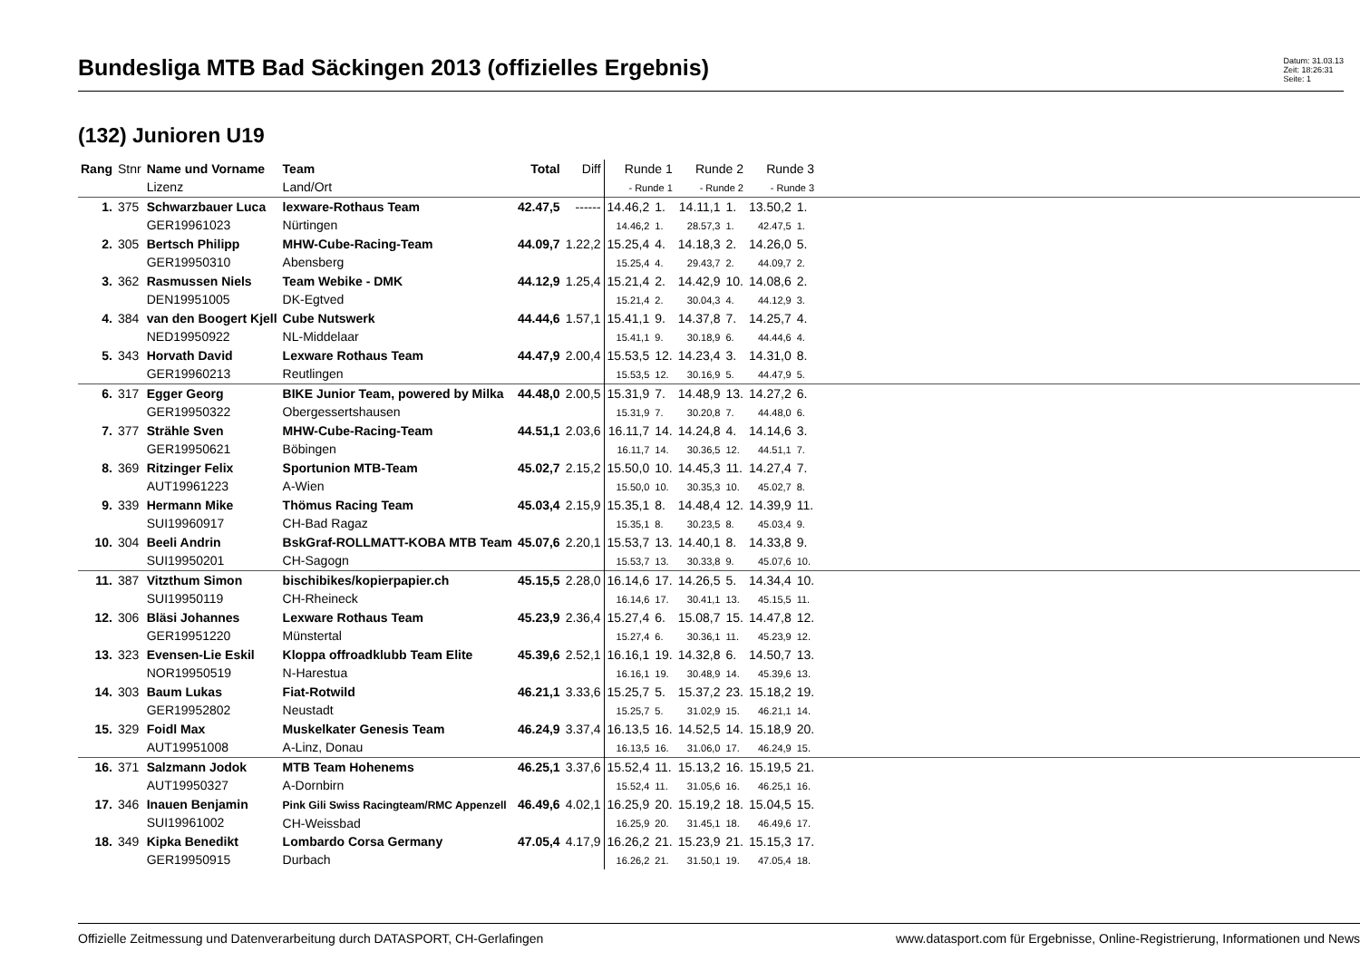Bundesliga MTB Bad Säckingen 2013 (offizielles Ergebnis)
Datum: 31.03.13
Zeit: 18:26:31
Seite: 1
(132) Junioren U19
| Rang | Stnr | Name und Vorname Lizenz | Team Land/Ort | Total | Diff | Runde 1 - Runde 1 | | Runde 2 - Runde 2 | | Runde 3 - Runde 3 | | |
| --- | --- | --- | --- | --- | --- | --- | --- | --- | --- | --- | --- | --- |
| 1. | 375 | Schwarzbauer Luca GER19961023 | lexware-Rothaus Team Nürtingen | 42.47,5 | ------ | 14.46,2 14.46,2 | 1. 1. | 14.11,1 28.57,3 | 1. 1. | 13.50,2 42.47,5 | 1. 1. | |
| 2. | 305 | Bertsch Philipp GER19950310 | MHW-Cube-Racing-Team Abensberg | 44.09,7 | 1.22,2 | 15.25,4 15.25,4 | 4. 4. | 14.18,3 29.43,7 | 2. 2. | 14.26,0 44.09,7 | 5. 2. | |
| 3. | 362 | Rasmussen Niels DEN19951005 | Team Webike - DMK DK-Egtved | 44.12,9 | 1.25,4 | 15.21,4 15.21,4 | 2. 2. | 14.42,9 30.04,3 | 10. 4. | 14.08,6 44.12,9 | 2. 3. | |
| 4. | 384 | van den Boogert Kjell NED19950922 | Cube Nutswerk NL-Middelaar | 44.44,6 | 1.57,1 | 15.41,1 15.41,1 | 9. 9. | 14.37,8 30.18,9 | 7. 6. | 14.25,7 44.44,6 | 4. 4. | |
| 5. | 343 | Horvath David GER19960213 | Lexware Rothaus Team Reutlingen | 44.47,9 | 2.00,4 | 15.53,5 15.53,5 | 12. 12. | 14.23,4 30.16,9 | 3. 5. | 14.31,0 44.47,9 | 8. 5. | |
| 6. | 317 | Egger Georg GER19950322 | BIKE Junior Team, powered by Milka Obergessertshausen | 44.48,0 | 2.00,5 | 15.31,9 15.31,9 | 7. 7. | 14.48,9 30.20,8 | 13. 7. | 14.27,2 44.48,0 | 6. 6. | |
| 7. | 377 | Strähle Sven GER19950621 | MHW-Cube-Racing-Team Böbingen | 44.51,1 | 2.03,6 | 16.11,7 16.11,7 | 14. 14. | 14.24,8 30.36,5 | 4. 12. | 14.14,6 44.51,1 | 3. 7. | |
| 8. | 369 | Ritzinger Felix AUT19961223 | Sportunion MTB-Team A-Wien | 45.02,7 | 2.15,2 | 15.50,0 15.50,0 | 10. 10. | 14.45,3 30.35,3 | 11. 10. | 14.27,4 45.02,7 | 7. 8. | |
| 9. | 339 | Hermann Mike SUI19960917 | Thömus Racing Team CH-Bad Ragaz | 45.03,4 | 2.15,9 | 15.35,1 15.35,1 | 8. 8. | 14.48,4 30.23,5 | 12. 8. | 14.39,9 45.03,4 | 11. 9. | |
| 10. | 304 | Beeli Andrin SUI19950201 | BskGraf-ROLLMATT-KOBA MTB Team CH-Sagogn | 45.07,6 | 2.20,1 | 15.53,7 15.53,7 | 13. 13. | 14.40,1 30.33,8 | 8. 9. | 14.33,8 45.07,6 | 9. 10. | |
| 11. | 387 | Vitzthum Simon SUI19950119 | bischibikes/kopierpapier.ch CH-Rheineck | 45.15,5 | 2.28,0 | 16.14,6 16.14,6 | 17. 17. | 14.26,5 30.41,1 | 5. 13. | 14.34,4 45.15,5 | 10. 11. | |
| 12. | 306 | Bläsi Johannes GER19951220 | Lexware Rothaus Team Münstertal | 45.23,9 | 2.36,4 | 15.27,4 15.27,4 | 6. 6. | 15.08,7 30.36,1 | 15. 11. | 14.47,8 45.23,9 | 12. 12. | |
| 13. | 323 | Evensen-Lie Eskil NOR19950519 | Kloppa offroadklubb Team Elite N-Harestua | 45.39,6 | 2.52,1 | 16.16,1 16.16,1 | 19. 19. | 14.32,8 30.48,9 | 6. 14. | 14.50,7 45.39,6 | 13. 13. | |
| 14. | 303 | Baum Lukas GER19952802 | Fiat-Rotwild Neustadt | 46.21,1 | 3.33,6 | 15.25,7 15.25,7 | 5. 5. | 15.37,2 31.02,9 | 23. 15. | 15.18,2 46.21,1 | 19. 14. | |
| 15. | 329 | Foidl Max AUT19951008 | Muskelkater Genesis Team A-Linz, Donau | 46.24,9 | 3.37,4 | 16.13,5 16.13,5 | 16. 16. | 14.52,5 31.06,0 | 14. 17. | 15.18,9 46.24,9 | 20. 15. | |
| 16. | 371 | Salzmann Jodok AUT19950327 | MTB Team Hohenems A-Dornbirn | 46.25,1 | 3.37,6 | 15.52,4 15.52,4 | 11. 11. | 15.13,2 31.05,6 | 16. 16. | 15.19,5 46.25,1 | 21. 16. | |
| 17. | 346 | Inauen Benjamin SUI19961002 | Pink Gili Swiss Racingteam/RMC Appenzell CH-Weissbad | 46.49,6 | 4.02,1 | 16.25,9 16.25,9 | 20. 20. | 15.19,2 31.45,1 | 18. 18. | 15.04,5 46.49,6 | 15. 17. | |
| 18. | 349 | Kipka Benedikt GER19950915 | Lombardo Corsa Germany Durbach | 47.05,4 | 4.17,9 | 16.26,2 16.26,2 | 21. 21. | 15.23,9 31.50,1 | 21. 19. | 15.15,3 47.05,4 | 17. 18. | |
Offizielle Zeitmessung und Datenverarbeitung durch DATASPORT, CH-Gerlafingen www.datasport.com für Ergebnisse, Online-Registrierung, Informationen und News